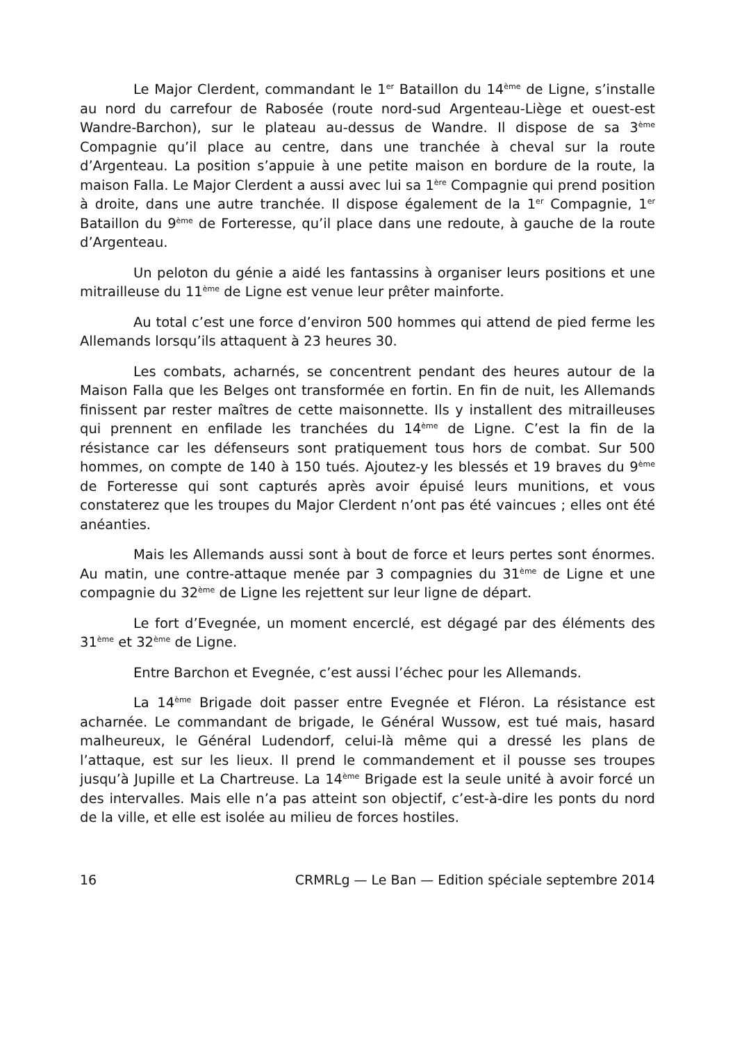Le Major Clerdent, commandant le 1<sup>er</sup> Bataillon du 14<sup>ème</sup> de Ligne, s’installe au nord du carrefour de Rabosée (route nord-sud Argenteau-Liège et ouest-est Wandre-Barchon), sur le plateau au-dessus de Wandre. Il dispose de sa 3<sup>ème</sup> Compagnie qu’il place au centre, dans une tranchée à cheval sur la route d’Argenteau. La position s’appuie à une petite maison en bordure de la route, la maison Falla. Le Major Clerdent a aussi avec lui sa 1<sup>ère</sup> Compagnie qui prend position à droite, dans une autre tranchée. Il dispose également de la 1<sup>er</sup> Compagnie, 1<sup>er</sup> Bataillon du 9<sup>ème</sup> de Forteresse, qu’il place dans une redoute, à gauche de la route d’Argenteau.
Un peloton du génie a aidé les fantassins à organiser leurs positions et une mitrailleuse du 11<sup>ème</sup> de Ligne est venue leur prêter mainforte.
Au total c’est une force d’environ 500 hommes qui attend de pied ferme les Allemands lorsqu’ils attaquent à 23 heures 30.
Les combats, acharnés, se concentrent pendant des heures autour de la Maison Falla que les Belges ont transformée en fortin. En fin de nuit, les Allemands finissent par rester maîtres de cette maisonnette. Ils y installent des mitrailleuses qui prennent en enfilade les tranchées du 14<sup>ème</sup> de Ligne. C’est la fin de la résistance car les défenseurs sont pratiquement tous hors de combat. Sur 500 hommes, on compte de 140 à 150 tués. Ajoutez-y les blessés et 19 braves du 9<sup>ème</sup> de Forteresse qui sont capturés après avoir épuisé leurs munitions, et vous constaterez que les troupes du Major Clerdent n’ont pas été vaincues ; elles ont été anéanties.
Mais les Allemands aussi sont à bout de force et leurs pertes sont énormes. Au matin, une contre-attaque menée par 3 compagnies du 31<sup>ème</sup> de Ligne et une compagnie du 32<sup>ème</sup> de Ligne les rejettent sur leur ligne de départ.
Le fort d’Evegnée, un moment encerclé, est dégagé par des éléments des 31<sup>ème</sup> et 32<sup>ème</sup> de Ligne.
Entre Barchon et Evegnée, c’est aussi l’échec pour les Allemands.
La 14<sup>ème</sup> Brigade doit passer entre Evegnée et Fléron. La résistance est acharnée. Le commandant de brigade, le Général Wussow, est tué mais, hasard malheureux, le Général Ludendorf, celui-là même qui a dressé les plans de l’attaque, est sur les lieux. Il prend le commandement et il pousse ses troupes jusqu’à Jupille et La Chartreuse. La 14<sup>ème</sup> Brigade est la seule unité à avoir forcé un des intervalles. Mais elle n’a pas atteint son objectif, c’est-à-dire les ponts du nord de la ville, et elle est isolée au milieu de forces hostiles.
16 CRMRLg — Le Ban — Edition spéciale septembre 2014